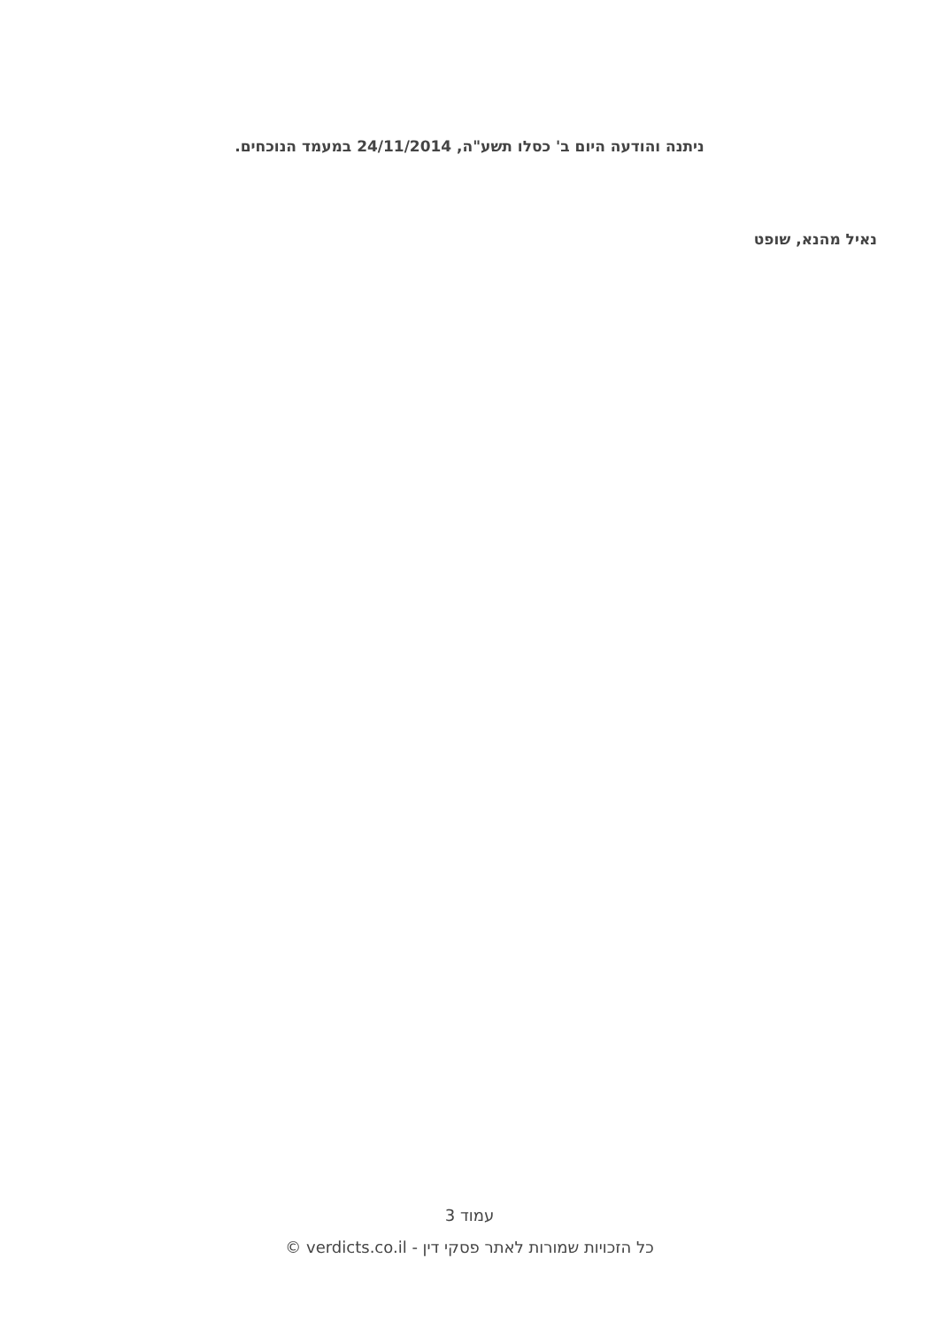ניתנה והודעה היום ב' כסלו תשע"ה, 24/11/2014 במעמד הנוכחים.
נאיל מהנא, שופט
עמוד 3
כל הזכויות שמורות לאתר פסקי דין - verdicts.co.il ©